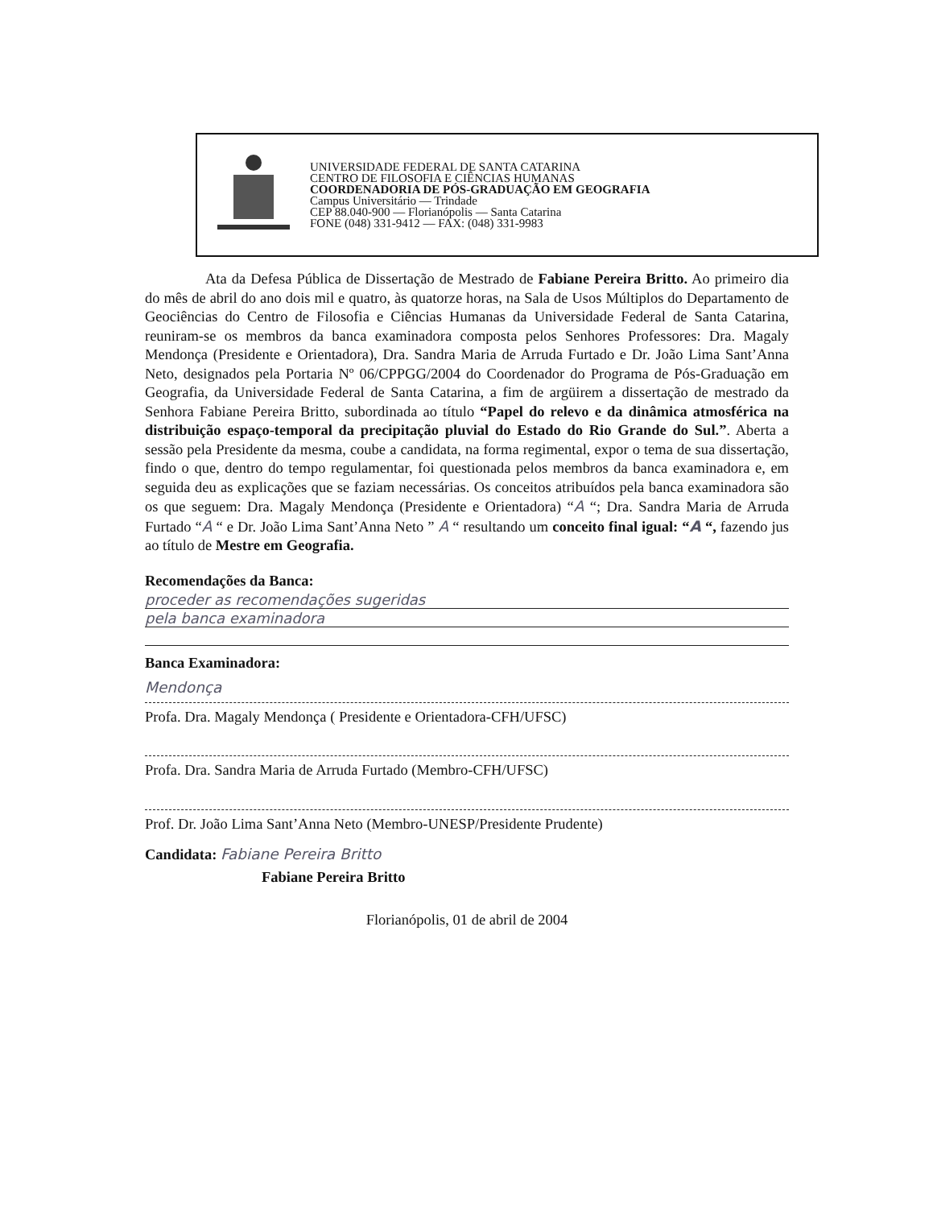UNIVERSIDADE FEDERAL DE SANTA CATARINA
CENTRO DE FILOSOFIA E CIÊNCIAS HUMANAS
COORDENADORIA DE PÓS-GRADUAÇÃO EM GEOGRAFIA
Campus Universitário — Trindade
CEP 88.040-900 — Florianópolis — Santa Catarina
FONE (048) 331-9412 — FAX: (048) 331-9983
Ata da Defesa Pública de Dissertação de Mestrado de Fabiane Pereira Britto. Ao primeiro dia do mês de abril do ano dois mil e quatro, às quatorze horas, na Sala de Usos Múltiplos do Departamento de Geociências do Centro de Filosofia e Ciências Humanas da Universidade Federal de Santa Catarina, reuniram-se os membros da banca examinadora composta pelos Senhores Professores: Dra. Magaly Mendonça (Presidente e Orientadora), Dra. Sandra Maria de Arruda Furtado e Dr. João Lima Sant’Anna Neto, designados pela Portaria Nº 06/CPPGG/2004 do Coordenador do Programa de Pós-Graduação em Geografia, da Universidade Federal de Santa Catarina, a fim de argüirem a dissertação de mestrado da Senhora Fabiane Pereira Britto, subordinada ao título “Papel do relevo e da dinâmica atmosférica na distribuição espaço-temporal da precipitação pluvial do Estado do Rio Grande do Sul.”. Aberta a sessão pela Presidente da mesma, coube a candidata, na forma regimental, expor o tema de sua dissertação, findo o que, dentro do tempo regulamentar, foi questionada pelos membros da banca examinadora e, em seguida deu as explicações que se faziam necessárias. Os conceitos atribuídos pela banca examinadora são os que seguem: Dra. Magaly Mendonça (Presidente e Orientadora) “A “; Dra. Sandra Maria de Arruda Furtado “A “ e Dr. João Lima Sant’Anna Neto ” A “ resultando um conceito final igual: “A “, fazendo jus ao título de Mestre em Geografia.
Recomendações da Banca:
proceder as recomendações sugeridas
pela banca examinadora
Banca Examinadora:
Mendonça
Profa. Dra. Magaly Mendonça ( Presidente e Orientadora-CFH/UFSC)
Profa. Dra. Sandra Maria de Arruda Furtado (Membro-CFH/UFSC)
Prof. Dr. João Lima Sant’Anna Neto (Membro-UNESP/Presidente Prudente)
Candidata: Fabiane Pereira Britto
Fabiane Pereira Britto
Florianópolis, 01 de abril de 2004